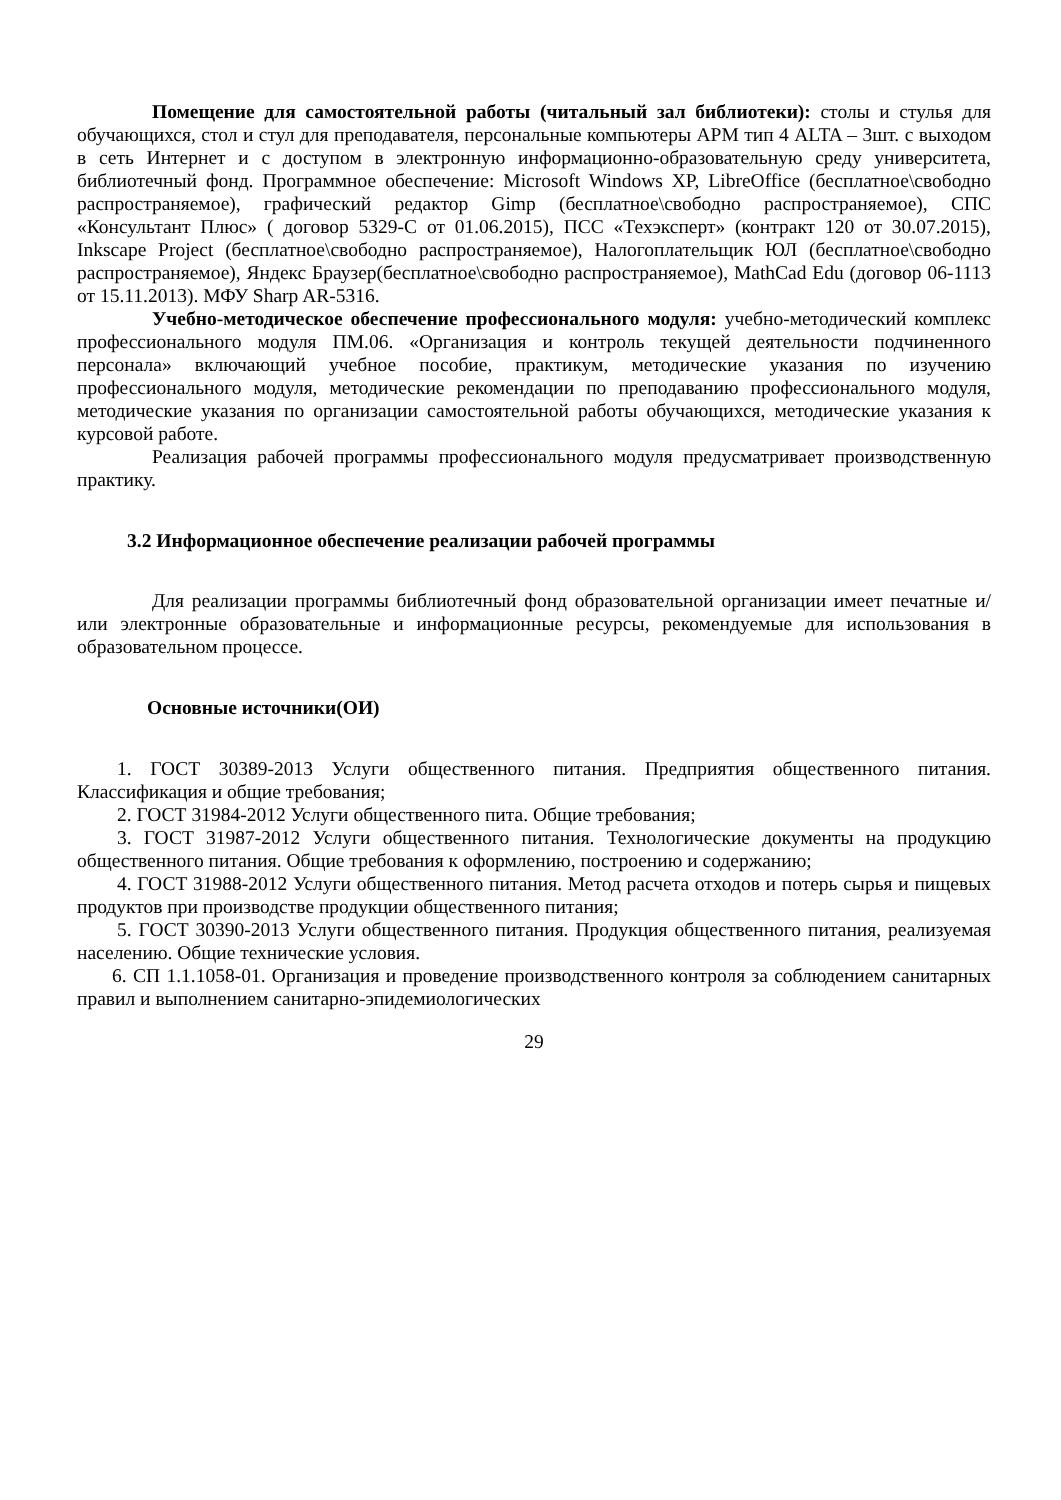Помещение для самостоятельной работы (читальный зал библиотеки): столы и стулья для обучающихся, стол и стул для преподавателя, персональные компьютеры АРМ тип 4 ALTA – 3шт. с выходом в сеть Интернет и с доступом в электронную информационно-образовательную среду университета, библиотечный фонд. Программное обеспечение: Microsoft Windows XP, LibreOffice (бесплатное\свободно распространяемое), графический редактор Gimp (бесплатное\свободно распространяемое), СПС «Консультант Плюс» ( договор 5329-С от 01.06.2015), ПСС «Техэксперт» (контракт 120 от 30.07.2015), Inkscape Project (бесплатное\свободно распространяемое), Налогоплательщик ЮЛ (бесплатное\свободно распространяемое), Яндекс Браузер(бесплатное\свободно распространяемое), MathCad Edu (договор 06-1113 от 15.11.2013). МФУ Sharp AR-5316.
Учебно-методическое обеспечение профессионального модуля: учебно-методический комплекс профессионального модуля ПМ.06. «Организация и контроль текущей деятельности подчиненного персонала» включающий учебное пособие, практикум, методические указания по изучению профессионального модуля, методические рекомендации по преподаванию профессионального модуля, методические указания по организации самостоятельной работы обучающихся, методические указания к курсовой работе.
Реализация рабочей программы профессионального модуля предусматривает производственную практику.
3.2 Информационное обеспечение реализации рабочей программы
Для реализации программы библиотечный фонд образовательной организации имеет печатные и/или электронные образовательные и информационные ресурсы, рекомендуемые для использования в образовательном процессе.
Основные источники(ОИ)
1. ГОСТ 30389-2013 Услуги общественного питания. Предприятия общественного питания. Классификация и общие требования;
2. ГОСТ 31984-2012 Услуги общественного пита. Общие требования;
3. ГОСТ 31987-2012 Услуги общественного питания. Технологические документы на продукцию общественного питания. Общие требования к оформлению, построению и содержанию;
4. ГОСТ 31988-2012 Услуги общественного питания. Метод расчета отходов и потерь сырья и пищевых продуктов при производстве продукции общественного питания;
5. ГОСТ 30390-2013 Услуги общественного питания. Продукция общественного питания, реализуемая населению. Общие технические условия.
6. СП 1.1.1058-01. Организация и проведение производственного контроля за соблюдением санитарных правил и выполнением санитарно-эпидемиологических
29